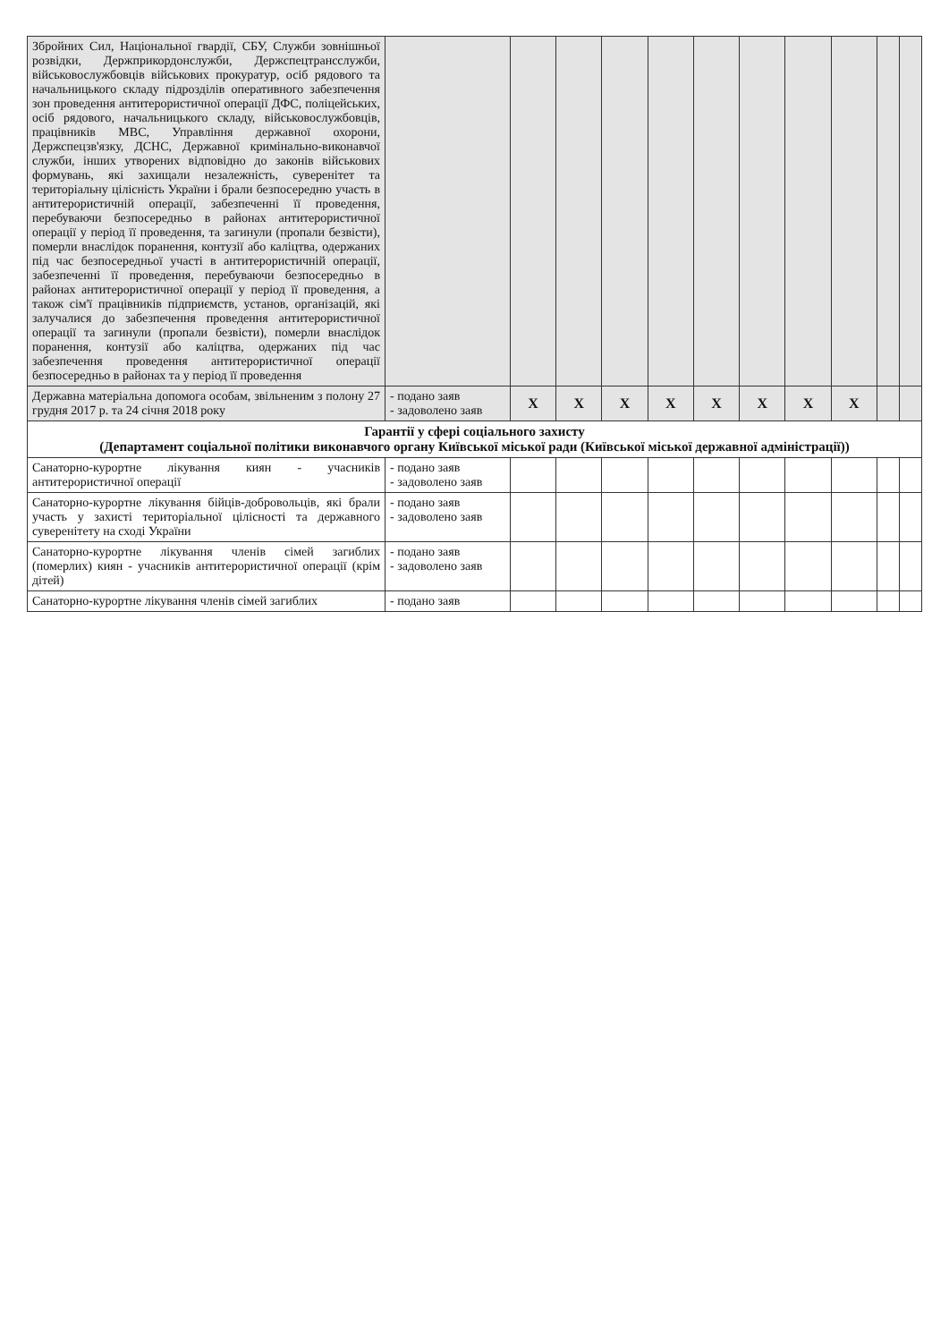| Збройних Сил, Національної гвардії, СБУ, Служби зовнішньої розвідки, Держприкордонслужби, Держспецтрансслужби, військовослужбовців військових прокуратур, осіб рядового та начальницького складу підрозділів оперативного забезпечення зон проведення антитерористичної операції ДФС, поліцейських, осіб рядового, начальницького складу, військовослужбовців, працівників МВС, Управління державної охорони, Держспецзв'язку, ДСНС, Державної кримінально-виконавчої служби, інших утворених відповідно до законів військових формувань, які захищали незалежність, суверенітет та територіальну цілісність України і брали безпосередню участь в антитерористичній операції, забезпеченні її проведення, перебуваючи безпосередньо в районах антитерористичної операції у період її проведення, та загинули (пропали безвісти), померли внаслідок поранення, контузії або каліцтва, одержаних під час безпосередньої участі в антитерористичній операції, забезпеченні її проведення, перебуваючи безпосередньо в районах антитерористичної операції у період її проведення, а також сім'ї працівників підприємств, установ, організацій, які залучалися до забезпечення проведення антитерористичної операції та загинули (пропали безвісти), померли внаслідок поранення, контузії або каліцтва, одержаних під час забезпечення проведення антитерористичної операції безпосередньо в районах та у період її проведення | | | | | | | | | | | |
| Державна матеріальна допомога особам, звільненим з полону 27 грудня 2017 р. та 24 січня 2018 року | - подано заяв - задоволено заяв | X | X | X | X | X | X | X | X | | |
| Гарантії у сфері соціального захисту (Департамент соціальної політики виконавчого органу Київської міської ради (Київської міської державної адміністрації)) | | | | | | | | | | | |
| Санаторно-курортне лікування киян - учасників антитерористичної операції | - подано заяв - задоволено заяв | | | | | | | | | | |
| Санаторно-курортне лікування бійців-добровольців, які брали участь у захисті територіальної цілісності та державного суверенітету на сході України | - подано заяв - задоволено заяв | | | | | | | | | | |
| Санаторно-курортне лікування членів сімей загиблих (померлих) киян - учасників антитерористичної операції (крім дітей) | - подано заяв - задоволено заяв | | | | | | | | | | |
| Санаторно-курортне лікування членів сімей загиблих | - подано заяв | | | | | | | | | | |